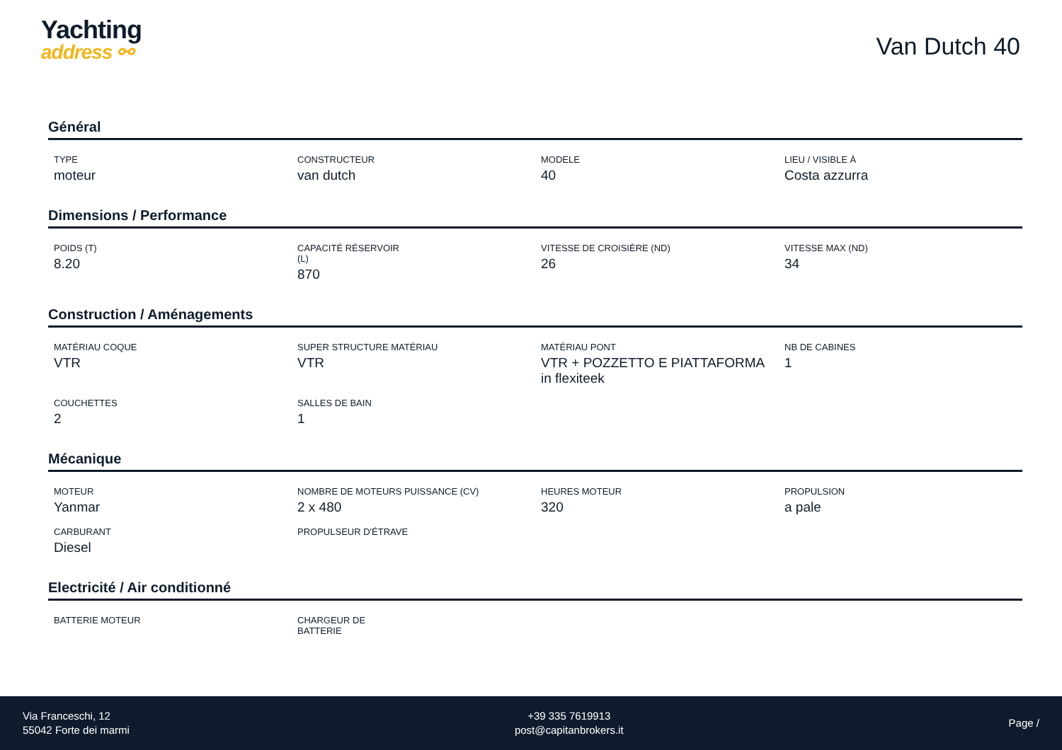Yachting
address ⚯
Van Dutch 40
Général
| TYPE moteur | CONSTRUCTEUR van dutch | MODELE 40 | LIEU / VISIBLE À Costa azzurra |
Dimensions / Performance
| POIDS (T) 8.20 | CAPACITÉ RÉSERVOIR (L) 870 | VITESSE DE CROISIÈRE (ND) 26 | VITESSE MAX (ND) 34 |
Construction / Aménagements
| MATÉRIAU COQUE VTR | SUPER STRUCTURE MATÉRIAU VTR | MATÉRIAU PONT VTR + POZZETTO E PIATTAFORMA in flexiteek | NB DE CABINES 1 |
| COUCHETTES 2 | SALLES DE BAIN 1 | | |
Mécanique
| MOTEUR Yanmar | NOMBRE DE MOTEURS PUISSANCE (CV) 2 x 480 | HEURES MOTEUR 320 | PROPULSION a pale |
| CARBURANT Diesel | PROPULSEUR D'ÉTRAVE | | |
Electricité / Air conditionné
| BATTERIE MOTEUR | CHARGEUR DE BATTERIE | | |
Via Franceschi, 12
55042 Forte dei marmi
+39 335 7619913
post@capitanbrokers.it
Page /